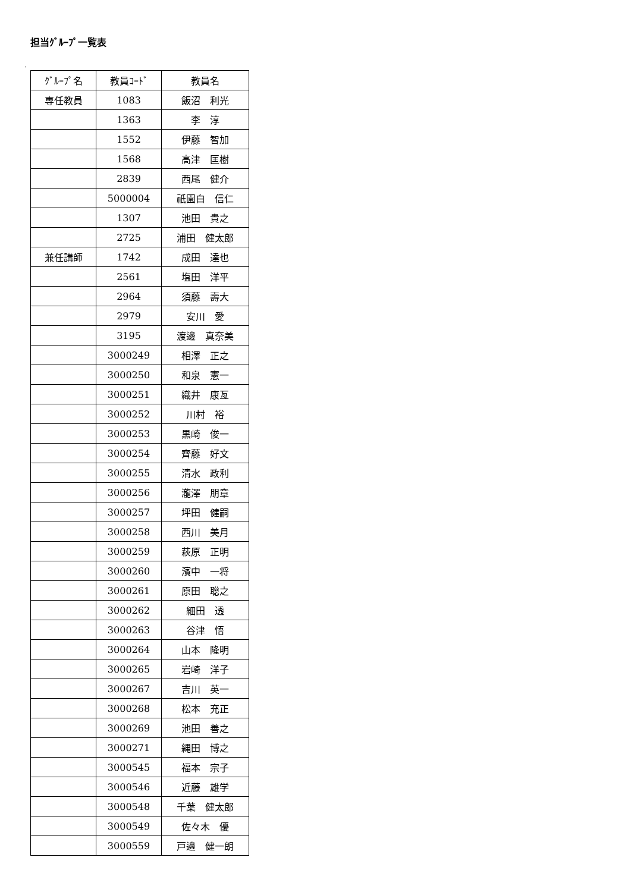担当ｸﾞﾙｰﾌﾟ一覧表
.
| ｸﾞﾙｰﾌﾟ名 | 教員ｺｰﾄﾞ | 教員名 |
| --- | --- | --- |
| 専任教員 | 1083 | 飯沼 利光 |
| | 1363 | 李 淳 |
| | 1552 | 伊藤 智加 |
| | 1568 | 高津 匡樹 |
| | 2839 | 西尾 健介 |
| | 5000004 | 祇園白 信仁 |
| | 1307 | 池田 貴之 |
| | 2725 | 浦田 健太郎 |
| 兼任講師 | 1742 | 成田 達也 |
| | 2561 | 塩田 洋平 |
| | 2964 | 須藤 壽大 |
| | 2979 | 安川 愛 |
| | 3195 | 渡邊 真奈美 |
| | 3000249 | 相澤 正之 |
| | 3000250 | 和泉 憲一 |
| | 3000251 | 織井 康亙 |
| | 3000252 | 川村 裕 |
| | 3000253 | 黒崎 俊一 |
| | 3000254 | 齊藤 好文 |
| | 3000255 | 清水 政利 |
| | 3000256 | 瀧澤 朋章 |
| | 3000257 | 坪田 健嗣 |
| | 3000258 | 西川 美月 |
| | 3000259 | 萩原 正明 |
| | 3000260 | 濱中 一将 |
| | 3000261 | 原田 聡之 |
| | 3000262 | 細田 透 |
| | 3000263 | 谷津 悟 |
| | 3000264 | 山本 隆明 |
| | 3000265 | 岩崎 洋子 |
| | 3000267 | 吉川 英一 |
| | 3000268 | 松本 充正 |
| | 3000269 | 池田 善之 |
| | 3000271 | 縄田 博之 |
| | 3000545 | 福本 宗子 |
| | 3000546 | 近藤 雄学 |
| | 3000548 | 千葉 健太郎 |
| | 3000549 | 佐々木 優 |
| | 3000559 | 戸邉 健一朗 |